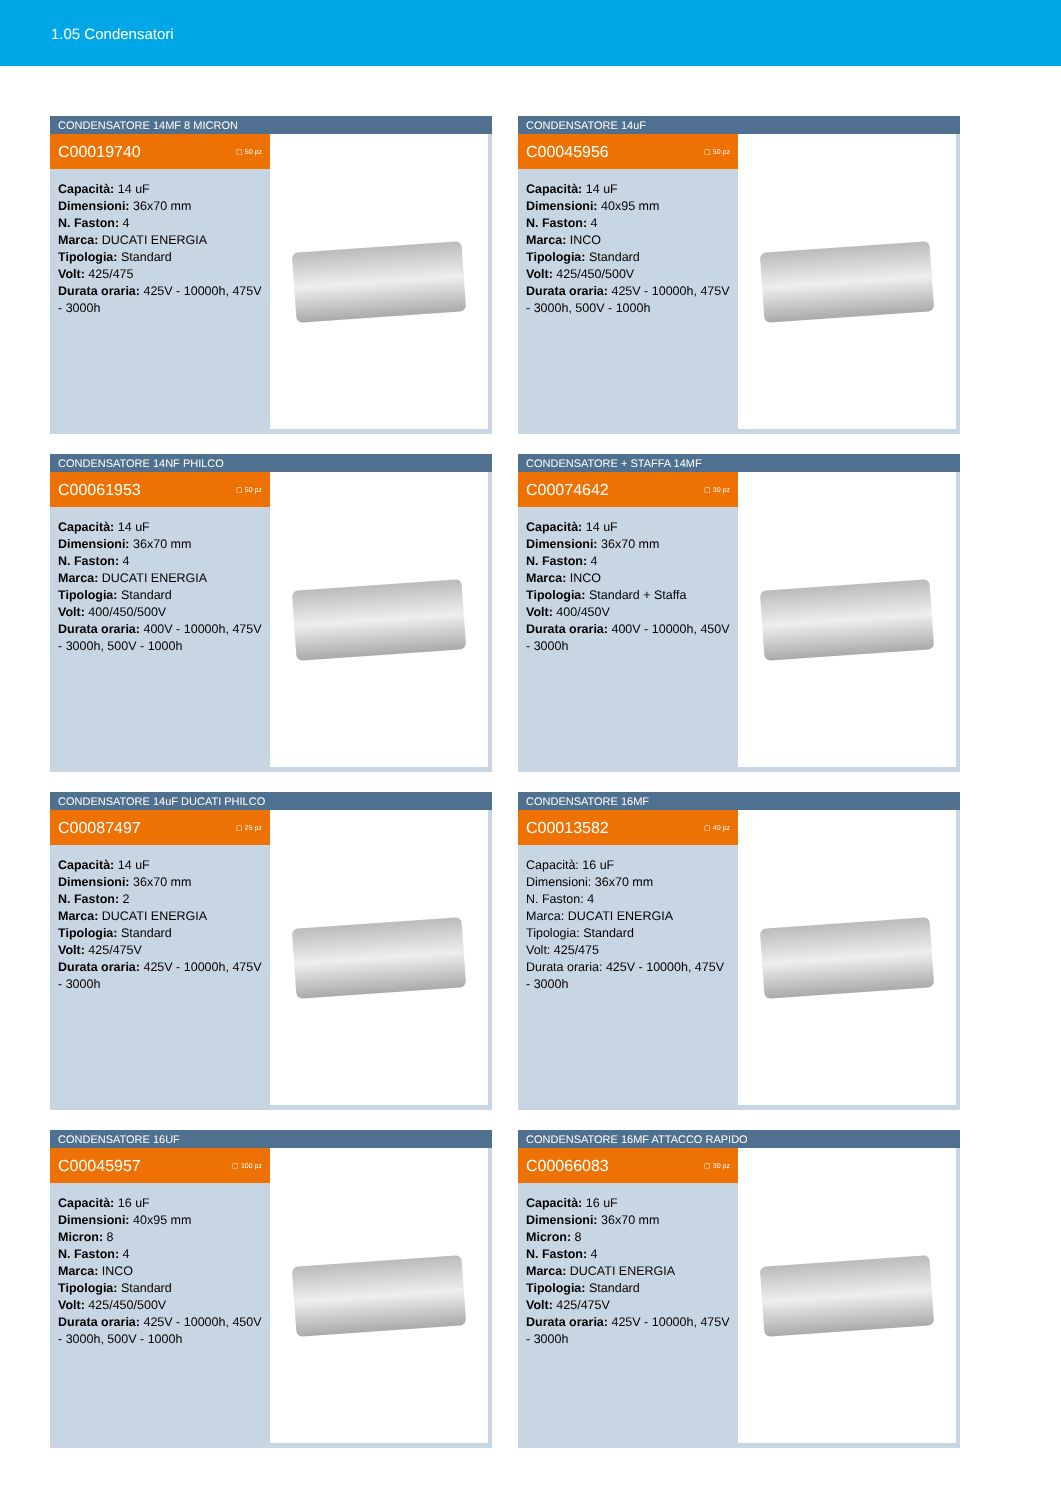1.05 Condensatori
CONDENSATORE 14MF 8 MICRON
C00019740 ▢ 50 pz
Capacità: 14 uF
Dimensioni: 36x70 mm
N. Faston: 4
Marca: DUCATI ENERGIA
Tipologia: Standard
Volt: 425/475
Durata oraria: 425V - 10000h, 475V - 3000h
CONDENSATORE 14uF
C00045956 ▢ 50 pz
Capacità: 14 uF
Dimensioni: 40x95 mm
N. Faston: 4
Marca: INCO
Tipologia: Standard
Volt: 425/450/500V
Durata oraria: 425V - 10000h, 475V - 3000h, 500V - 1000h
CONDENSATORE 14NF PHILCO
C00061953 ▢ 50 pz
Capacità: 14 uF
Dimensioni: 36x70 mm
N. Faston: 4
Marca: DUCATI ENERGIA
Tipologia: Standard
Volt: 400/450/500V
Durata oraria: 400V - 10000h, 475V - 3000h, 500V - 1000h
CONDENSATORE + STAFFA 14MF
C00074642 ▢ 30 pz
Capacità: 14 uF
Dimensioni: 36x70 mm
N. Faston: 4
Marca: INCO
Tipologia: Standard + Staffa
Volt: 400/450V
Durata oraria: 400V - 10000h, 450V - 3000h
CONDENSATORE 14uF DUCATI PHILCO
C00087497 ▢ 25 pz
Capacità: 14 uF
Dimensioni: 36x70 mm
N. Faston: 2
Marca: DUCATI ENERGIA
Tipologia: Standard
Volt: 425/475V
Durata oraria: 425V - 10000h, 475V - 3000h
CONDENSATORE 16MF
C00013582 ▢ 40 pz
Capacità: 16 uF
Dimensioni: 36x70 mm
N. Faston: 4
Marca: DUCATI ENERGIA
Tipologia: Standard
Volt: 425/475
Durata oraria: 425V - 10000h, 475V - 3000h
CONDENSATORE 16UF
C00045957 ▢ 100 pz
Capacità: 16 uF
Dimensioni: 40x95 mm
Micron: 8
N. Faston: 4
Marca: INCO
Tipologia: Standard
Volt: 425/450/500V
Durata oraria: 425V - 10000h, 450V - 3000h, 500V - 1000h
CONDENSATORE 16MF ATTACCO RAPIDO
C00066083 ▢ 30 pz
Capacità: 16 uF
Dimensioni: 36x70 mm
Micron: 8
N. Faston: 4
Marca: DUCATI ENERGIA
Tipologia: Standard
Volt: 425/475V
Durata oraria: 425V - 10000h, 475V - 3000h